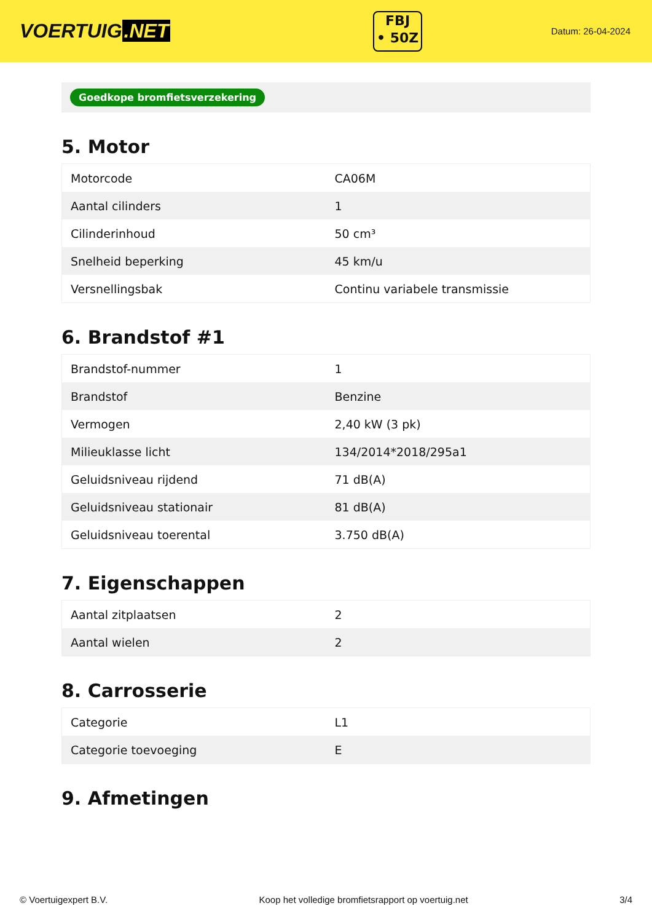VOERTUIG.NET
FBJ
• 50Z
Datum: 26-04-2024
Goedkope bromfietsverzekering
5. Motor
| Motorcode | CA06M |
| Aantal cilinders | 1 |
| Cilinderinhoud | 50 cm³ |
| Snelheid beperking | 45 km/u |
| Versnellingsbak | Continu variabele transmissie |
6. Brandstof #1
| Brandstof-nummer | 1 |
| Brandstof | Benzine |
| Vermogen | 2,40 kW (3 pk) |
| Milieuklasse licht | 134/2014*2018/295a1 |
| Geluidsniveau rijdend | 71 dB(A) |
| Geluidsniveau stationair | 81 dB(A) |
| Geluidsniveau toerental | 3.750 dB(A) |
7. Eigenschappen
| Aantal zitplaatsen | 2 |
| Aantal wielen | 2 |
8. Carrosserie
| Categorie | L1 |
| Categorie toevoeging | E |
9. Afmetingen
© Voertuigexpert B.V. Koop het volledige bromfietsrapport op voertuig.net 3/4